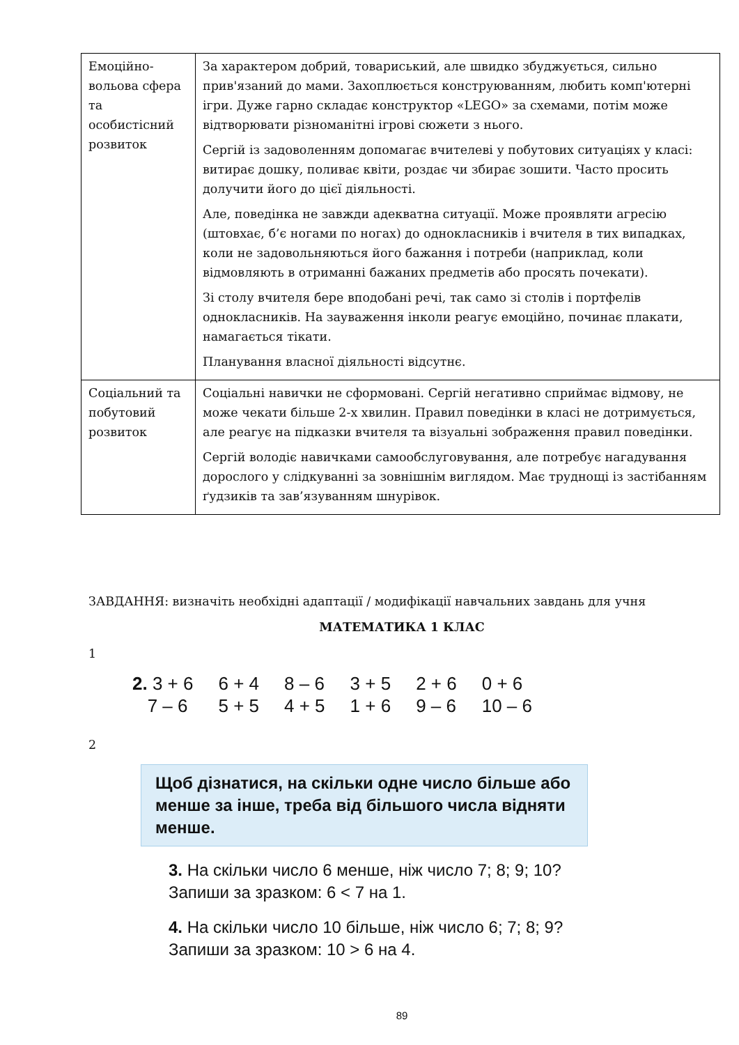| Емоційно-вольова сфера та особистісний розвиток | За характером добрий, товариський, але швидко збуджується, сильно прив'язаний до мами. Захоплюється конструюванням, любить комп'ютерні ігри. Дуже гарно складає конструктор «LEGO» за схемами, потім може відтворювати різноманітні ігрові сюжети з нього. Сергій із задоволенням допомагає вчителеві у побутових ситуаціях у класі: витирає дошку, поливає квіти, роздає чи збирає зошити. Часто просить долучити його до цієї діяльності. Але, поведінка не завжди адекватна ситуації. Може проявляти агресію (штовхає, б’є ногами по ногах) до однокласників і вчителя в тих випадках, коли не задовольняються його бажання і потреби (наприклад, коли відмовляють в отриманні бажаних предметів або просять почекати). Зі столу вчителя бере вподобані речі, так само зі столів і портфелів однокласників. На зауваження інколи реагує емоційно, починає плакати, намагається тікати. Планування власної діяльності відсутнє. |
| Соціальний та побутовий розвиток | Соціальні навички не сформовані. Сергій негативно сприймає відмову, не може чекати більше 2-х хвилин. Правил поведінки в класі не дотримується, але реагує на підказки вчителя та візуальні зображення правил поведінки. Сергій володіє навичками самообслуговування, але потребує нагадування дорослого у слідкуванні за зовнішнім виглядом. Має труднощі із застібанням ґудзиків та зав’язуванням шнурівок. |
ЗАВДАННЯ: визначіть необхідні адаптації / модифікації навчальних завдань для учня
МАТЕМАТИКА 1 КЛАС
1
| 2. 3 + 6 | 6 + 4 | 8 – 6 | 3 + 5 | 2 + 6 | 0 + 6 |
| 7 – 6 | 5 + 5 | 4 + 5 | 1 + 6 | 9 – 6 | 10 – 6 |
2
Щоб дізнатися, на скільки одне число більше або менше за інше, треба від більшого числа відняти менше.
3. На скільки число 6 менше, ніж число 7; 8; 9; 10?
Запиши за зразком: 6 < 7 на 1.
4. На скільки число 10 більше, ніж число 6; 7; 8; 9?
Запиши за зразком: 10 > 6 на 4.
89